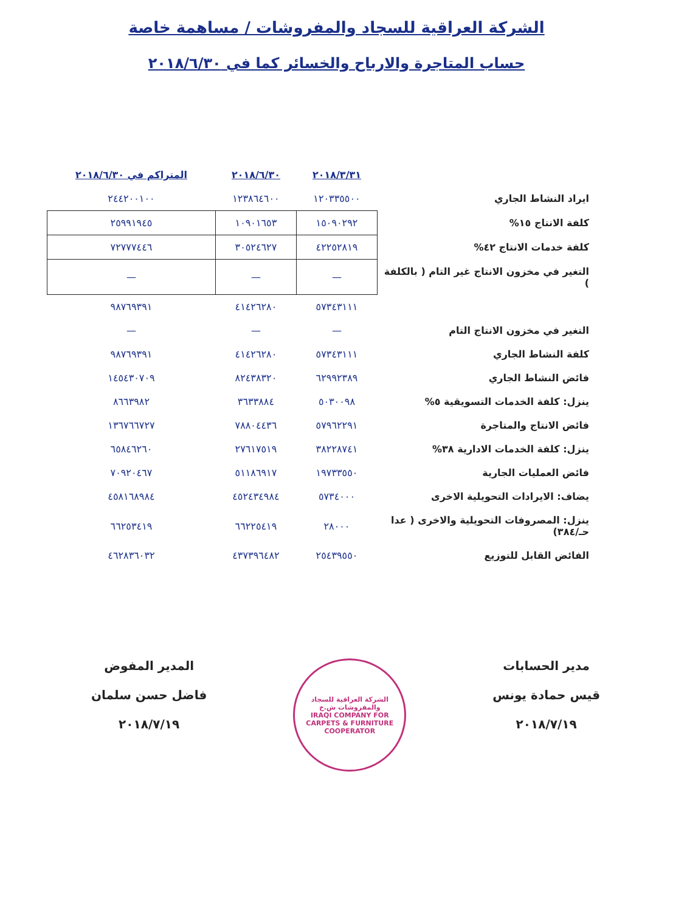الشركة العراقية للسجاد والمفروشات / مساهمة خاصة
حساب المتاجرة والارباح والخسائر كما في ٢٠١٨/٦/٣٠
| | ٢٠١٨/٣/٣١ | ٢٠١٨/٦/٣٠ | المتراكم في ٢٠١٨/٦/٣٠ |
| --- | --- | --- | --- |
| ايراد النشاط الجاري | ١٢٠٣٣٥٥٠٠ | ١٢٣٨٦٤٦٠٠ | ٢٤٤٢٠٠١٠٠ |
| كلفة الانتاج ١٥% | ١٥٠٩٠٢٩٢ | ١٠٩٠١٦٥٣ | ٢٥٩٩١٩٤٥ |
| كلفة خدمات الانتاج ٤٢% | ٤٢٢٥٢٨١٩ | ٣٠٥٢٤٦٢٧ | ٧٢٧٧٧٤٤٦ |
| التغير في مخزون الانتاج غير التام ( بالكلفة ) | — | — | — |
| | ٥٧٣٤٣١١١ | ٤١٤٢٦٢٨٠ | ٩٨٧٦٩٣٩١ |
| التغير في مخزون الانتاج التام | — | — | — |
| كلفة النشاط الجاري | ٥٧٣٤٣١١١ | ٤١٤٢٦٢٨٠ | ٩٨٧٦٩٣٩١ |
| فائض النشاط الجاري | ٦٢٩٩٢٣٨٩ | ٨٢٤٣٨٣٢٠ | ١٤٥٤٣٠٧٠٩ |
| ينزل: كلفة الخدمات التسويقية ٥% | ٥٠٣٠٠٩٨ | ٣٦٣٣٨٨٤ | ٨٦٦٣٩٨٢ |
| فائض الانتاج والمتاجرة | ٥٧٩٦٢٢٩١ | ٧٨٨٠٤٤٣٦ | ١٣٦٧٦٦٧٢٧ |
| ينزل: كلفة الخدمات الادارية ٣٨% | ٣٨٢٢٨٧٤١ | ٢٧٦١٧٥١٩ | ٦٥٨٤٦٢٦٠ |
| فائض العمليات الجارية | ١٩٧٣٣٥٥٠ | ٥١١٨٦٩١٧ | ٧٠٩٢٠٤٦٧ |
| يضاف: الايرادات التحويلية الاخرى | ٥٧٣٤٠٠٠ | ٤٥٢٤٣٤٩٨٤ | ٤٥٨١٦٨٩٨٤ |
| ينزل: المصروفات التحويلية والاخرى ( عدا حـ/٣٨٤) | ٢٨٠٠٠ | ٦٦٢٢٥٤١٩ | ٦٦٢٥٣٤١٩ |
| الفائض القابل للتوزيع | ٢٥٤٣٩٥٥٠ | ٤٣٧٣٩٦٤٨٢ | ٤٦٢٨٣٦٠٣٢ |
مدير الحسابات
قيس حمادة يونس
٢٠١٨/٧/١٩
الشركة العراقية للسجاد والمفروشات ش.خ
IRAQI COMPANY FOR CARPETS & FURNITURE COOPERATOR
المدير المفوض
فاضل حسن سلمان
٢٠١٨/٧/١٩